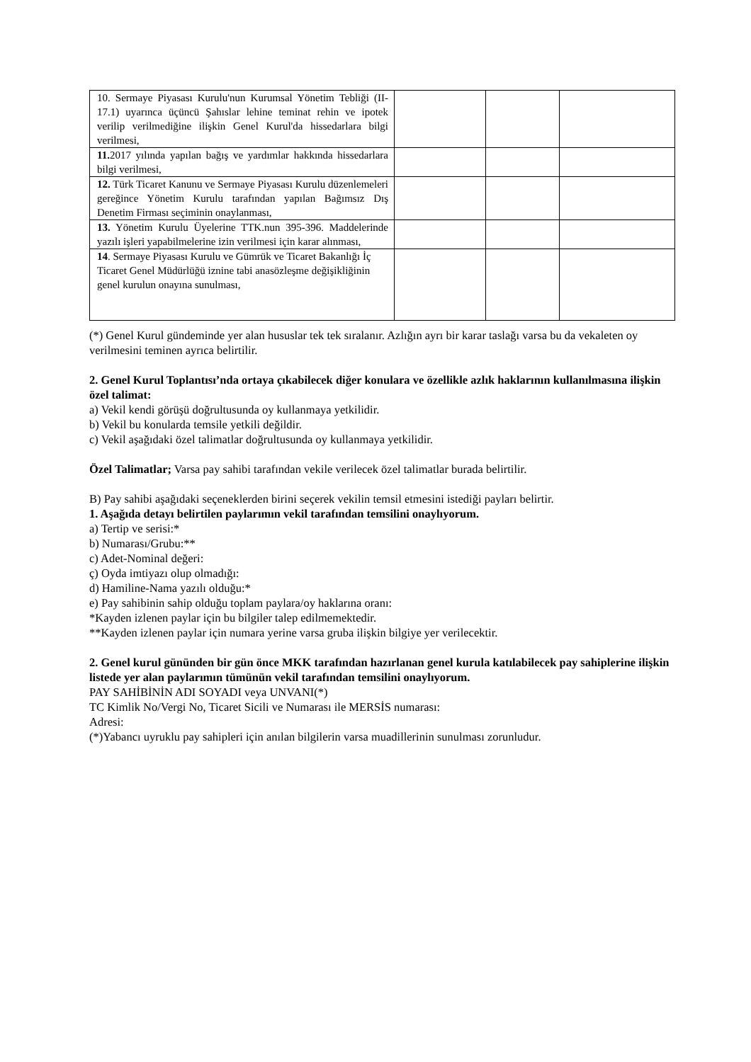| 10. Sermaye Piyasası Kurulu'nun Kurumsal Yönetim Tebliği (II-17.1) uyarınca üçüncü Şahıslar lehine teminat rehin ve ipotek verilip verilmediğine ilişkin Genel Kurul'da hissedarlara bilgi verilmesi, | | | |
| 11. 2017 yılında yapılan bağış ve yardımlar hakkında hissedarlara bilgi verilmesi, | | | |
| 12. Türk Ticaret Kanunu ve Sermaye Piyasası Kurulu düzenlemeleri gereğince Yönetim Kurulu tarafından yapılan Bağımsız Dış Denetim Firması seçiminin onaylanması, | | | |
| 13. Yönetim Kurulu Üyelerine TTK.nun 395-396. Maddelerinde yazılı işleri yapabilmelerine izin verilmesi için karar alınması, | | | |
| 14 . Sermaye Piyasası Kurulu ve Gümrük ve Ticaret Bakanlığı İç Ticaret Genel Müdürlüğü iznine tabi anasözleşme değişikliğinin genel kurulun onayına sunulması, | | | |
(*) Genel Kurul gündeminde yer alan hususlar tek tek sıralanır. Azlığın ayrı bir karar taslağı varsa bu da vekaleten oy verilmesini teminen ayrıca belirtilir.
2. Genel Kurul Toplantısı’nda ortaya çıkabilecek diğer konulara ve özellikle azlık haklarının kullanılmasına ilişkin özel talimat:
a) Vekil kendi görüşü doğrultusunda oy kullanmaya yetkilidir.
b) Vekil bu konularda temsile yetkili değildir.
c) Vekil aşağıdaki özel talimatlar doğrultusunda oy kullanmaya yetkilidir.
Özel Talimatlar; Varsa pay sahibi tarafından vekile verilecek özel talimatlar burada belirtilir.
B) Pay sahibi aşağıdaki seçeneklerden birini seçerek vekilin temsil etmesini istediği payları belirtir.
1. Aşağıda detayı belirtilen paylarımın vekil tarafından temsilini onaylıyorum.
a) Tertip ve serisi:*
b) Numarası/Grubu:**
c) Adet-Nominal değeri:
ç) Oyda imtiyazı olup olmadığı:
d) Hamiline-Nama yazılı olduğu:*
e) Pay sahibinin sahip olduğu toplam paylara/oy haklarına oranı:
*Kayden izlenen paylar için bu bilgiler talep edilmemektedir.
**Kayden izlenen paylar için numara yerine varsa gruba ilişkin bilgiye yer verilecektir.
2. Genel kurul gününden bir gün önce MKK tarafından hazırlanan genel kurula katılabilecek pay sahiplerine ilişkin listede yer alan paylarımın tümünün vekil tarafından temsilini onaylıyorum.
PAY SAHİBİNİN ADI SOYADI veya UNVANI(*)
TC Kimlik No/Vergi No, Ticaret Sicili ve Numarası ile MERSİS numarası:
Adresi:
(*)Yabancı uyruklu pay sahipleri için anılan bilgilerin varsa muadillerinin sunulması zorunludur.